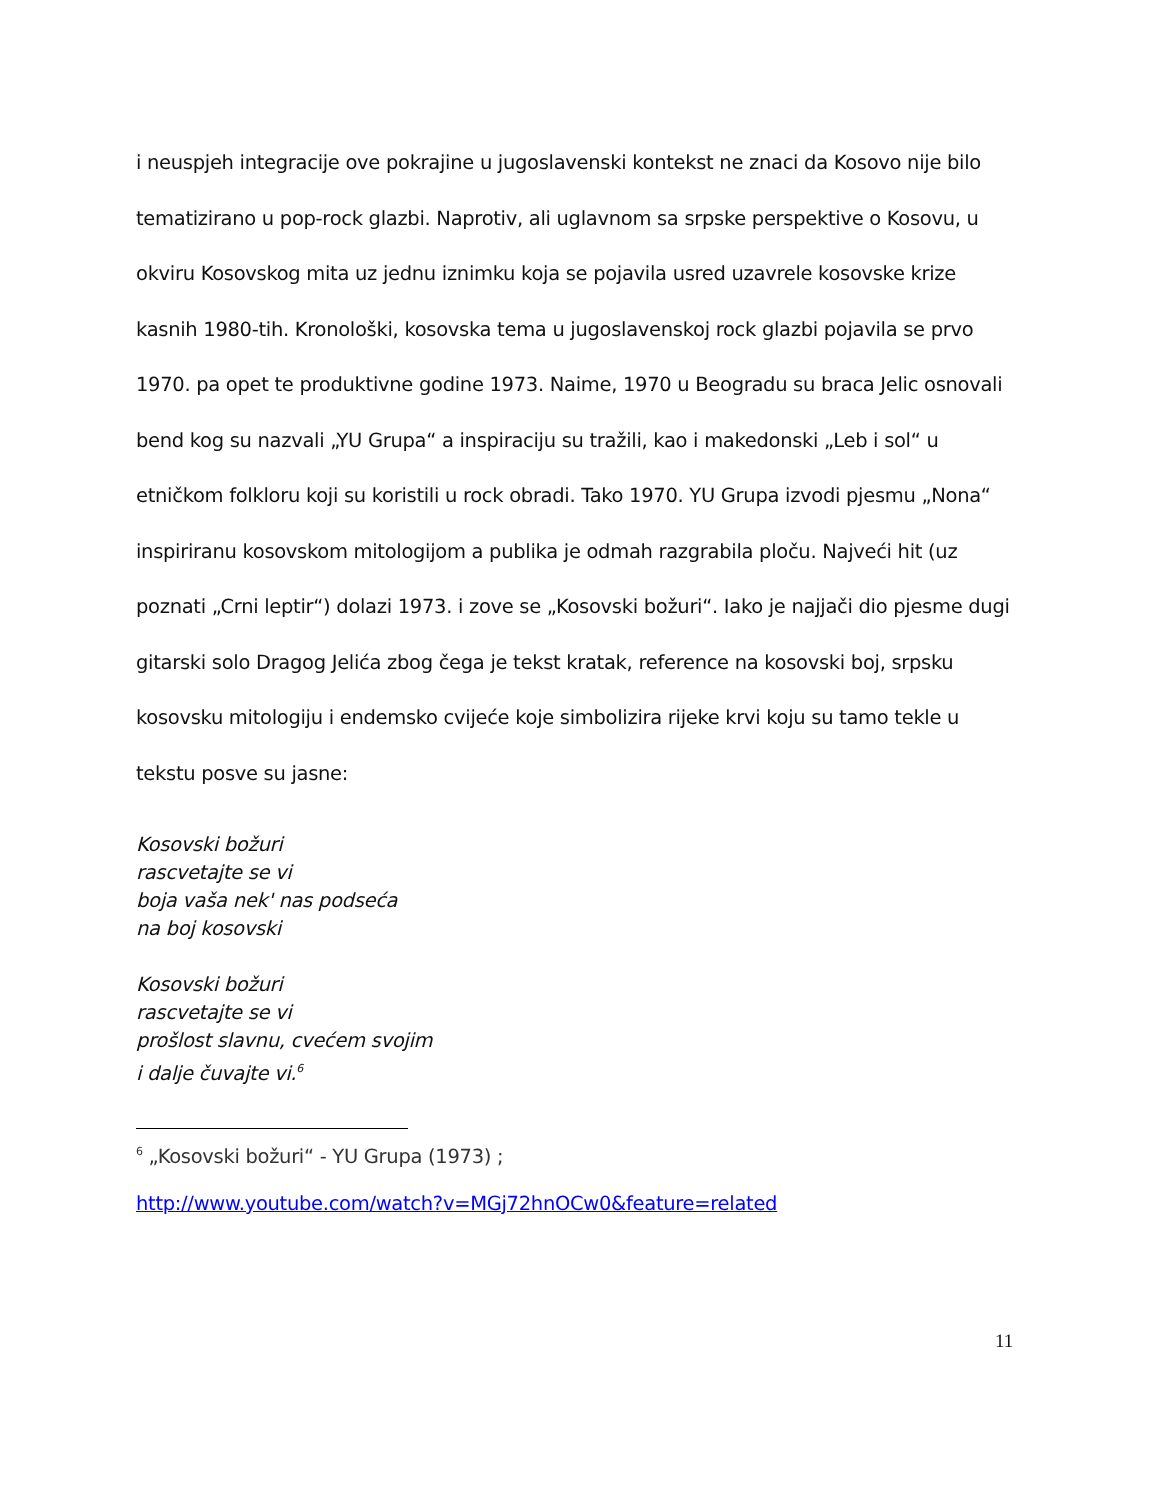i neuspjeh integracije ove pokrajine u jugoslavenski kontekst ne znaci da Kosovo nije bilo tematizirano u pop-rock glazbi. Naprotiv, ali uglavnom sa srpske perspektive o Kosovu, u okviru Kosovskog mita uz jednu iznimku koja se pojavila usred uzavrele kosovske krize kasnih 1980-tih. Kronološki, kosovska tema u jugoslavenskoj rock glazbi pojavila se prvo 1970. pa opet te produktivne godine 1973. Naime, 1970 u Beogradu su braca Jelic osnovali bend kog su nazvali „YU Grupa“ a inspiraciju su tražili, kao i makedonski „Leb i sol“ u etničkom folkloru koji su koristili u rock obradi. Tako 1970. YU Grupa izvodi pjesmu „Nona“ inspiriranu kosovskom mitologijom a publika je odmah razgrabila ploču. Najveći hit (uz poznati „Crni leptir“) dolazi 1973. i zove se „Kosovski božuri“. Iako je najjači dio pjesme dugi gitarski solo Dragog Jelića zbog čega je tekst kratak, reference na kosovski boj, srpsku kosovsku mitologiju i endemsko cvijeće koje simbolizira rijeke krvi koju su tamo tekle u tekstu posve su jasne:
Kosovski božuri
rascvetajte se vi
boja vaša nek' nas podseća
na boj kosovski
Kosovski božuri
rascvetajte se vi
prošlost slavnu, cvećem svojim
i dalje čuvajte vi.<sup>6</sup>
<sup>6</sup> „Kosovski božuri“ - YU Grupa (1973) ;
http://www.youtube.com/watch?v=MGj72hnOCw0&feature=related
11